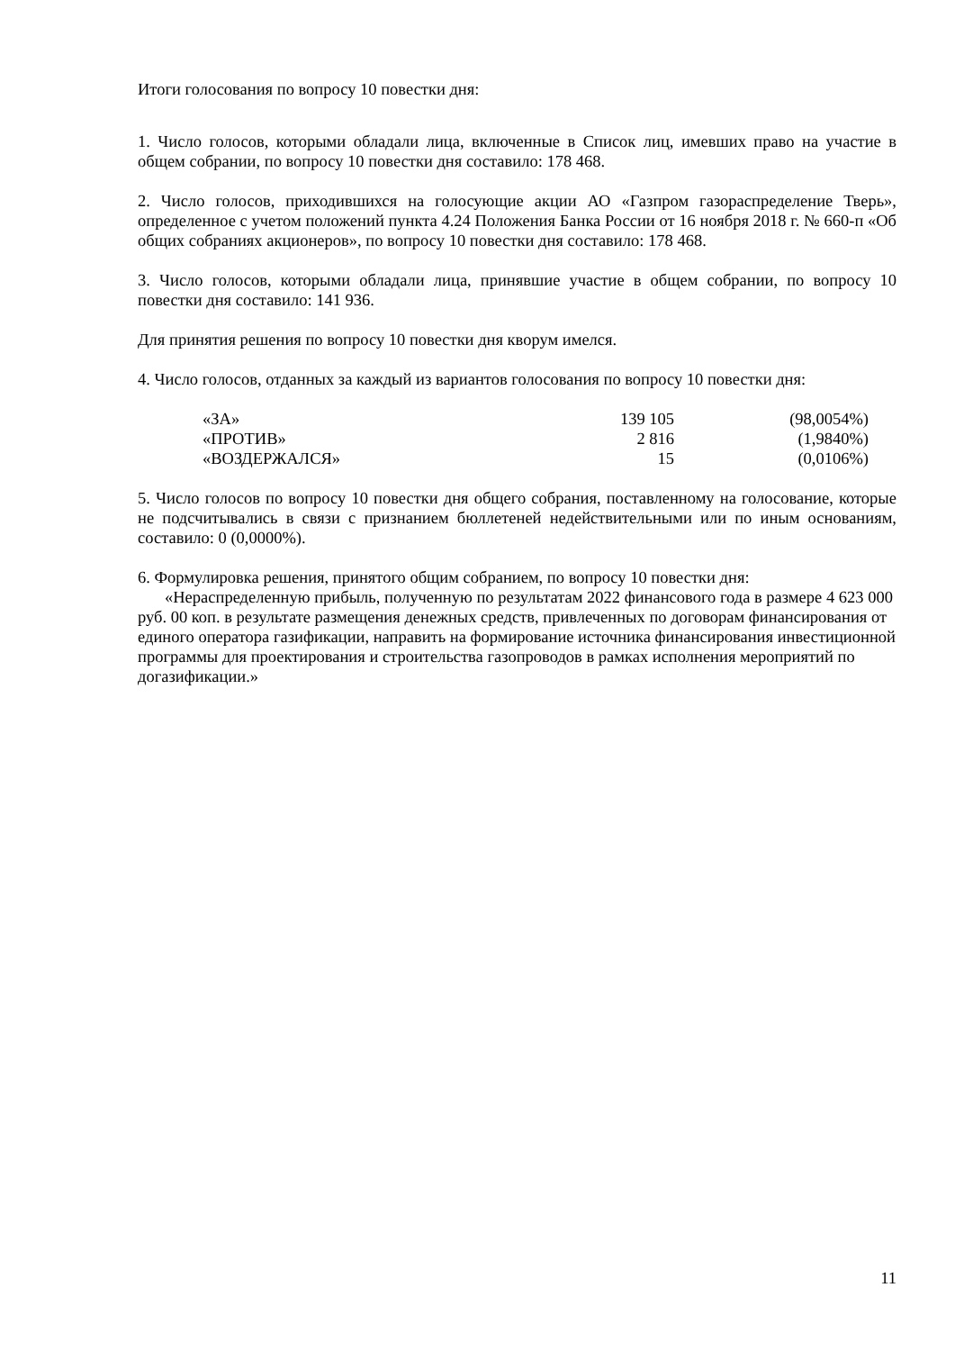Итоги голосования по вопросу 10 повестки дня:
1. Число голосов, которыми обладали лица, включенные в Список лиц, имевших право на участие в общем собрании, по вопросу 10 повестки дня составило: 178 468.
2. Число голосов, приходившихся на голосующие акции АО «Газпром газораспределение Тверь», определенное с учетом положений пункта 4.24 Положения Банка России от 16 ноября 2018 г. № 660-п «Об общих собраниях акционеров», по вопросу 10 повестки дня составило: 178 468.
3. Число голосов, которыми обладали лица, принявшие участие в общем собрании, по вопросу 10 повестки дня составило: 141 936.
Для принятия решения по вопросу 10 повестки дня кворум имелся.
4. Число голосов, отданных за каждый из вариантов голосования по вопросу 10 повестки дня:
| «ЗА» | 139 105 | (98,0054%) |
| «ПРОТИВ» | 2 816 | (1,9840%) |
| «ВОЗДЕРЖАЛСЯ» | 15 | (0,0106%) |
5. Число голосов по вопросу 10 повестки дня общего собрания, поставленному на голосование, которые не подсчитывались в связи с признанием бюллетеней недействительными или по иным основаниям, составило: 0 (0,0000%).
6. Формулировка решения, принятого общим собранием, по вопросу 10 повестки дня:
«Нераспределенную прибыль, полученную по результатам 2022 финансового года в размере 4 623 000 руб. 00 коп. в результате размещения денежных средств, привлеченных по договорам финансирования от единого оператора газификации, направить на формирование источника финансирования инвестиционной программы для проектирования и строительства газопроводов в рамках исполнения мероприятий по догазификации.»
11